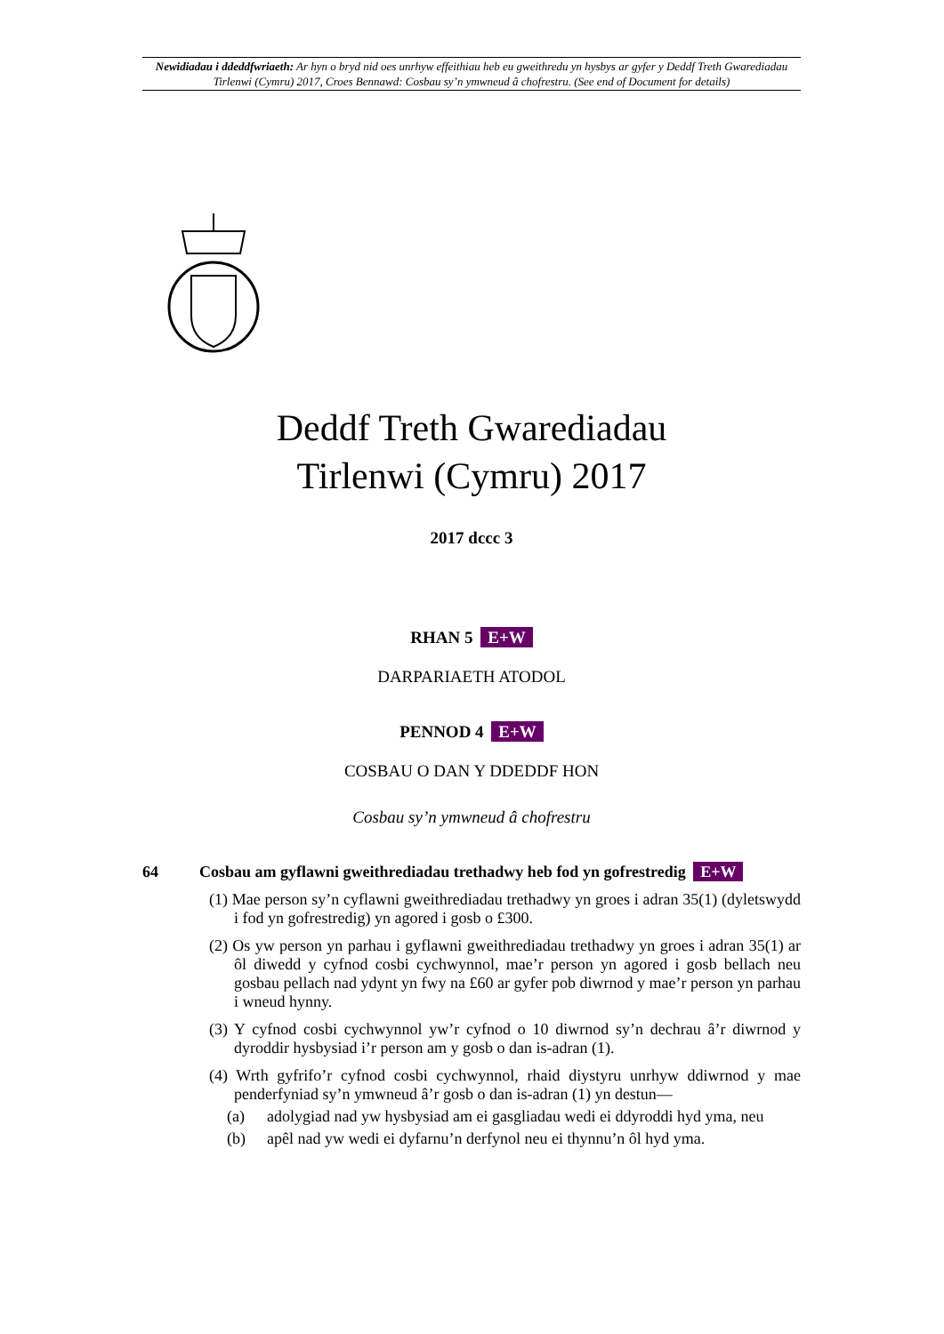Newidiadau i ddeddfwriaeth: Ar hyn o bryd nid oes unrhyw effeithiau heb eu gweithredu yn hysbys ar gyfer y Deddf Treth Gwarediadau Tirlenwi (Cymru) 2017, Croes Bennawd: Cosbau sy’n ymwneud â chofrestru. (See end of Document for details)
Deddf Treth Gwarediadau
Tirlenwi (Cymru) 2017
2017 dccc 3
RHAN 5 E+W
DARPARIAETH ATODOL
PENNOD 4 E+W
COSBAU O DAN Y DDEDDF HON
Cosbau sy’n ymwneud â chofrestru
64 Cosbau am gyflawni gweithrediadau trethadwy heb fod yn gofrestredig E+W
(1) Mae person sy’n cyflawni gweithrediadau trethadwy yn groes i adran 35(1) (dyletswydd i fod yn gofrestredig) yn agored i gosb o £300.
(2) Os yw person yn parhau i gyflawni gweithrediadau trethadwy yn groes i adran 35(1) ar ôl diwedd y cyfnod cosbi cychwynnol, mae’r person yn agored i gosb bellach neu gosbau pellach nad ydynt yn fwy na £60 ar gyfer pob diwrnod y mae’r person yn parhau i wneud hynny.
(3) Y cyfnod cosbi cychwynnol yw’r cyfnod o 10 diwrnod sy’n dechrau â’r diwrnod y dyroddir hysbysiad i’r person am y gosb o dan is-adran (1).
(4) Wrth gyfrifo’r cyfnod cosbi cychwynnol, rhaid diystyru unrhyw ddiwrnod y mae penderfyniad sy’n ymwneud â’r gosb o dan is-adran (1) yn destun—
(a) adolygiad nad yw hysbysiad am ei gasgliadau wedi ei ddyroddi hyd yma, neu
(b) apêl nad yw wedi ei dyfarnu’n derfynol neu ei thynnu’n ôl hyd yma.